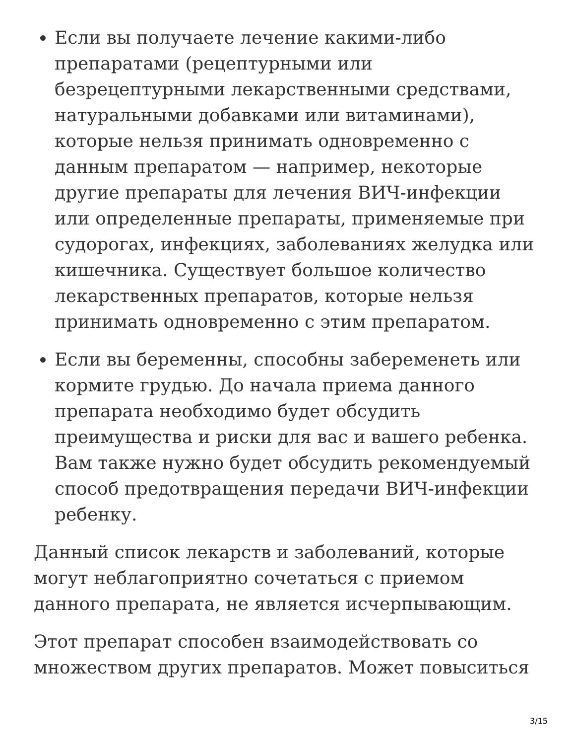Если вы получаете лечение какими-либо препаратами (рецептурными или безрецептурными лекарственными средствами, натуральными добавками или витаминами), которые нельзя принимать одновременно с данным препаратом — например, некоторые другие препараты для лечения ВИЧ-инфекции или определенные препараты, применяемые при судорогах, инфекциях, заболеваниях желудка или кишечника. Существует большое количество лекарственных препаратов, которые нельзя принимать одновременно с этим препаратом.
Если вы беременны, способны забеременеть или кормите грудью. До начала приема данного препарата необходимо будет обсудить преимущества и риски для вас и вашего ребенка. Вам также нужно будет обсудить рекомендуемый способ предотвращения передачи ВИЧ-инфекции ребенку.
Данный список лекарств и заболеваний, которые могут неблагоприятно сочетаться с приемом данного препарата, не является исчерпывающим.
Этот препарат способен взаимодействовать со множеством других препаратов. Может повыситься
3/15